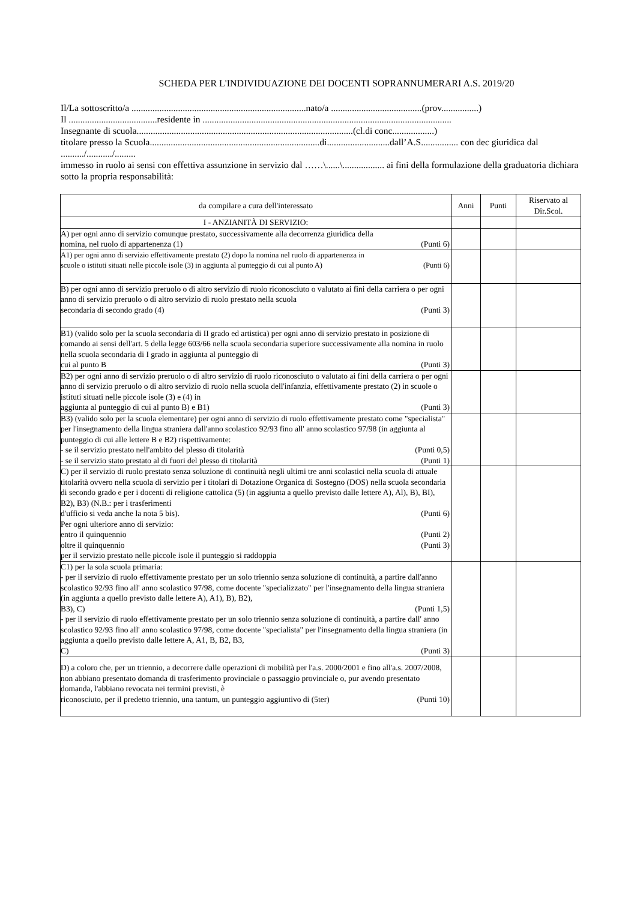SCHEDA PER L'INDIVIDUAZIONE DEI DOCENTI SOPRANNUMERARI A.S. 2019/20
Il/La sottoscritto/a ...........................................................................nato/a .......................................(prov................)
Il ......................................residente in ...........................................................................................................
Insegnante di scuola.............................................................................................(cl.di conc..................)
titolare presso la Scuola.........................................................................di...........................dall’A.S................ con dec giuridica dal ........../.........../.........
immesso in ruolo ai sensi con effettiva assunzione in servizio dal ……\......\.................. ai fini della formulazione della graduatoria dichiara sotto la propria responsabilità:
| da compilare a cura dell'interessato | Anni | Punti | Riservato al Dir.Scol. |
| --- | --- | --- | --- |
| I - ANZIANITÀ DI SERVIZIO: | | | |
| A) per ogni anno di servizio comunque prestato, successivamente alla decorrenza giuridica della nomina, nel ruolo di appartenenza (1) (Punti 6) | | | |
| A1) per ogni anno di servizio effettivamente prestato (2) dopo la nomina nel ruolo di appartenenza in scuole o istituti situati nelle piccole isole (3) in aggiunta al punteggio di cui al punto A) (Punti 6) | | | |
| B) per ogni anno di servizio preruolo o di altro servizio di ruolo riconosciuto o valutato ai fini della carriera o per ogni anno di servizio preruolo o di altro servizio di ruolo prestato nella scuola secondaria di secondo grado (4) (Punti 3) | | | |
| B1) (valido solo per la scuola secondaria di II grado ed artistica) per ogni anno di servizio prestato in posizione di comando ai sensi dell'art. 5 della legge 603/66 nella scuola secondaria superiore successivamente alla nomina in ruolo nella scuola secondaria di I grado in aggiunta al punteggio di cui al punto B (Punti 3) | | | |
| B2) per ogni anno di servizio preruolo o di altro servizio di ruolo riconosciuto o valutato ai fini della carriera o per ogni anno di servizio preruolo o di altro servizio di ruolo nella scuola dell'infanzia, effettivamente prestato (2) in scuole o istituti situati nelle piccole isole (3) e (4) in aggiunta al punteggio di cui al punto B) e B1) (Punti 3) | | | |
| B3) (valido solo per la scuola elementare) per ogni anno di servizio di ruolo effettivamente prestato come "specialista" per l'insegnamento della lingua straniera dall'anno scolastico 92/93 fino all' anno scolastico 97/98 (in aggiunta al punteggio di cui alle lettere B e B2) rispettivamente: - se il servizio prestato nell'ambito del plesso di titolarità (Punti 0,5) - se il servizio stato prestato al di fuori del plesso di titolarità (Punti 1) | | | |
| C) per il servizio di ruolo prestato senza soluzione di continuità negli ultimi tre anni scolastici nella scuola di attuale titolarità ovvero nella scuola di servizio per i titolari di Dotazione Organica di Sostegno (DOS) nella scuola secondaria di secondo grado e per i docenti di religione cattolica (5) (in aggiunta a quello previsto dalle lettere A), Al), B), BI), B2), B3) (N.B.: per i trasferimenti d'ufficio si veda anche la nota 5 bis). (Punti 6) Per ogni ulteriore anno di servizio: entro il quinquennio (Punti 2) oltre il quinquennio (Punti 3) per il servizio prestato nelle piccole isole il punteggio si raddoppia | | | |
| C1) per la sola scuola primaria: - per il servizio di ruolo effettivamente prestato per un solo triennio senza soluzione di continuità, a partire dall'anno scolastico 92/93 fino all' anno scolastico 97/98, come docente "specializzato" per l'insegnamento della lingua straniera (in aggiunta a quello previsto dalle lettere A), A1), B), B2), B3), C) (Punti 1,5) - per il servizio di ruolo effettivamente prestato per un solo triennio senza soluzione di continuità, a partire dall' anno scolastico 92/93 fino all' anno scolastico 97/98, come docente "specialista" per l'insegnamento della lingua straniera (in aggiunta a quello previsto dalle lettere A, A1, B, B2, B3, C) (Punti 3) | | | |
| D) a coloro che, per un triennio, a decorrere dalle operazioni di mobilità per l'a.s. 2000/2001 e fino all'a.s. 2007/2008, non abbiano presentato domanda di trasferimento provinciale o passaggio provinciale o, pur avendo presentato domanda, l'abbiano revocata nei termini previsti, è riconosciuto, per il predetto triennio, una tantum, un punteggio aggiuntivo di (5ter) (Punti 10) | | | |